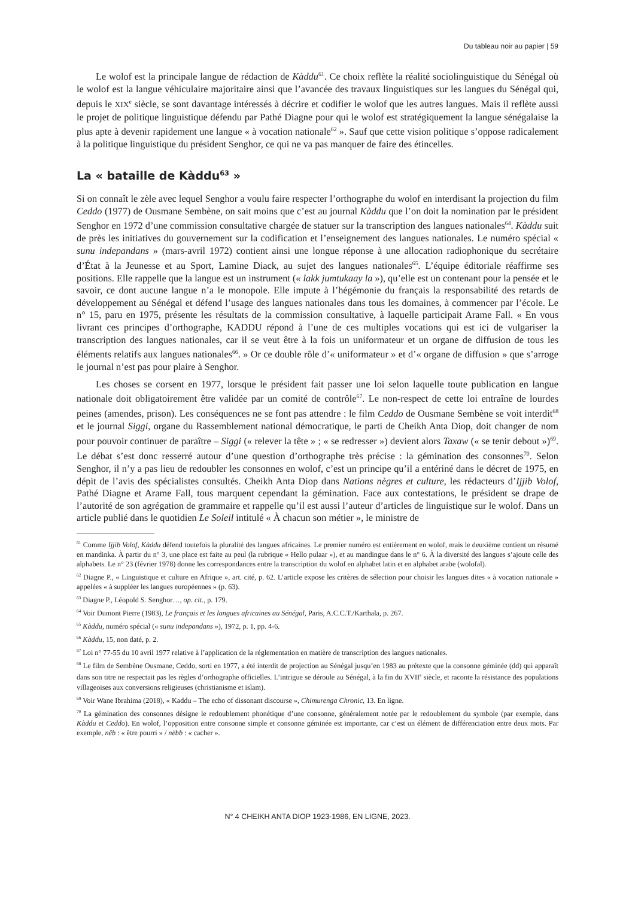Du tableau noir au papier | 59
Le wolof est la principale langue de rédaction de Kàddu<sup>61</sup>. Ce choix reflète la réalité sociolinguistique du Sénégal où le wolof est la langue véhiculaire majoritaire ainsi que l’avancée des travaux linguistiques sur les langues du Sénégal qui, depuis le XIX<sup>e</sup> siècle, se sont davantage intéressés à décrire et codifier le wolof que les autres langues. Mais il reflète aussi le projet de politique linguistique défendu par Pathé Diagne pour qui le wolof est stratégiquement la langue sénégalaise la plus apte à devenir rapidement une langue « à vocation nationale<sup>62</sup> ». Sauf que cette vision politique s’oppose radicalement à la politique linguistique du président Senghor, ce qui ne va pas manquer de faire des étincelles.
La « bataille de Kàddu<sup>63</sup> »
Si on connaît le zèle avec lequel Senghor a voulu faire respecter l’orthographe du wolof en interdisant la projection du film Ceddo (1977) de Ousmane Sembène, on sait moins que c’est au journal Kàddu que l’on doit la nomination par le président Senghor en 1972 d’une commission consultative chargée de statuer sur la transcription des langues nationales<sup>64</sup>. Kàddu suit de près les initiatives du gouvernement sur la codification et l’enseignement des langues nationales. Le numéro spécial « sunu indepandans » (mars-avril 1972) contient ainsi une longue réponse à une allocation radiophonique du secrétaire d’État à la Jeunesse et au Sport, Lamine Diack, au sujet des langues nationales<sup>65</sup>. L’équipe éditoriale réaffirme ses positions. Elle rappelle que la langue est un instrument (« lakk jumtukaay la »), qu’elle est un contenant pour la pensée et le savoir, ce dont aucune langue n’a le monopole. Elle impute à l’hégémonie du français la responsabilité des retards de développement au Sénégal et défend l’usage des langues nationales dans tous les domaines, à commencer par l’école. Le n° 15, paru en 1975, présente les résultats de la commission consultative, à laquelle participait Arame Fall. « En vous livrant ces principes d’orthographe, KADDU répond à l’une de ces multiples vocations qui est ici de vulgariser la transcription des langues nationales, car il se veut être à la fois un uniformateur et un organe de diffusion de tous les éléments relatifs aux langues nationales<sup>66</sup>. » Or ce double rôle d’« uniformateur » et d’« organe de diffusion » que s’arroge le journal n’est pas pour plaire à Senghor.
Les choses se corsent en 1977, lorsque le président fait passer une loi selon laquelle toute publication en langue nationale doit obligatoirement être validée par un comité de contrôle<sup>67</sup>. Le non-respect de cette loi entraîne de lourdes peines (amendes, prison). Les conséquences ne se font pas attendre : le film Ceddo de Ousmane Sembène se voit interdit<sup>68</sup> et le journal Siggi, organe du Rassemblement national démocratique, le parti de Cheikh Anta Diop, doit changer de nom pour pouvoir continuer de paraître – Siggi (« relever la tête » ; « se redresser ») devient alors Taxaw (« se tenir debout »)<sup>69</sup>. Le débat s’est donc resserré autour d’une question d’orthographe très précise : la gémination des consonnes<sup>70</sup>. Selon Senghor, il n’y a pas lieu de redoubler les consonnes en wolof, c’est un principe qu’il a entériné dans le décret de 1975, en dépit de l’avis des spécialistes consultés. Cheikh Anta Diop dans Nations nègres et culture, les rédacteurs d’Ijjib Volof, Pathé Diagne et Arame Fall, tous marquent cependant la gémination. Face aux contestations, le président se drape de l’autorité de son agrégation de grammaire et rappelle qu’il est aussi l’auteur d’articles de linguistique sur le wolof. Dans un article publié dans le quotidien Le Soleil intitulé « À chacun son métier », le ministre de
<sup>61</sup> Comme Ijjib Volof, Kàddu défend toutefois la pluralité des langues africaines. Le premier numéro est entièrement en wolof, mais le deuxième contient un résumé en mandinka. À partir du n° 3, une place est faite au peul (la rubrique « Hello pulaar »), et au mandingue dans le n° 6. À la diversité des langues s’ajoute celle des alphabets. Le n° 23 (février 1978) donne les correspondances entre la transcription du wolof en alphabet latin et en alphabet arabe (wolofal).
<sup>62</sup> Diagne P., « Linguistique et culture en Afrique », art. cité, p. 62. L’article expose les critères de sélection pour choisir les langues dites « à vocation nationale » appelées « à suppléer les langues européennes » (p. 63).
<sup>63</sup> Diagne P., Léopold S. Senghor…, op. cit., p. 179.
<sup>64</sup> Voir Dumont Pierre (1983), Le français et les langues africaines au Sénégal, Paris, A.C.C.T./Karthala, p. 267.
<sup>65</sup> Kàddu, numéro spécial (« sunu indepandans »), 1972, p. 1, pp. 4-6.
<sup>66</sup> Kàddu, 15, non daté, p. 2.
<sup>67</sup> Loi n° 77-55 du 10 avril 1977 relative à l’application de la réglementation en matière de transcription des langues nationales.
<sup>68</sup> Le film de Sembène Ousmane, Ceddo, sorti en 1977, a été interdit de projection au Sénégal jusqu’en 1983 au prétexte que la consonne géminée (dd) qui apparaît dans son titre ne respectait pas les règles d’orthographe officielles. L’intrigue se déroule au Sénégal, à la fin du XVII<sup>e</sup> siècle, et raconte la résistance des populations villageoises aux conversions religieuses (christianisme et islam).
<sup>69</sup> Voir Wane Ibrahima (2018), « Kaddu – The echo of dissonant discourse », Chimurenga Chronic, 13. En ligne.
<sup>70</sup> La gémination des consonnes désigne le redoublement phonétique d’une consonne, généralement notée par le redoublement du symbole (par exemple, dans Kàddu et Ceddo). En wolof, l’opposition entre consonne simple et consonne géminée est importante, car c’est un élément de différenciation entre deux mots. Par exemple, nëb : « être pourri » / nëbb : « cacher ».
N° 4 CHEIKH ANTA DIOP 1923-1986, EN LIGNE, 2023.